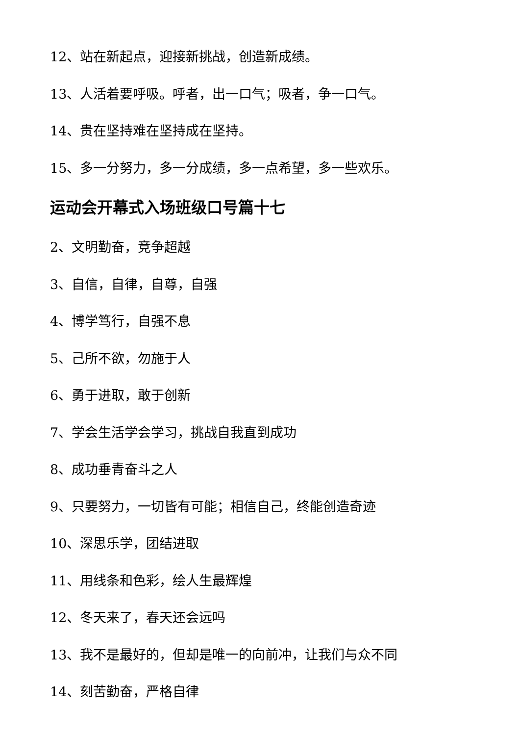12、站在新起点，迎接新挑战，创造新成绩。
13、人活着要呼吸。呼者，出一口气；吸者，争一口气。
14、贵在坚持难在坚持成在坚持。
15、多一分努力，多一分成绩，多一点希望，多一些欢乐。
运动会开幕式入场班级口号篇十七
2、文明勤奋，竞争超越
3、自信，自律，自尊，自强
4、博学笃行，自强不息
5、己所不欲，勿施于人
6、勇于进取，敢于创新
7、学会生活学会学习，挑战自我直到成功
8、成功垂青奋斗之人
9、只要努力，一切皆有可能；相信自己，终能创造奇迹
10、深思乐学，团结进取
11、用线条和色彩，绘人生最辉煌
12、冬天来了，春天还会远吗
13、我不是最好的，但却是唯一的向前冲，让我们与众不同
14、刻苦勤奋，严格自律